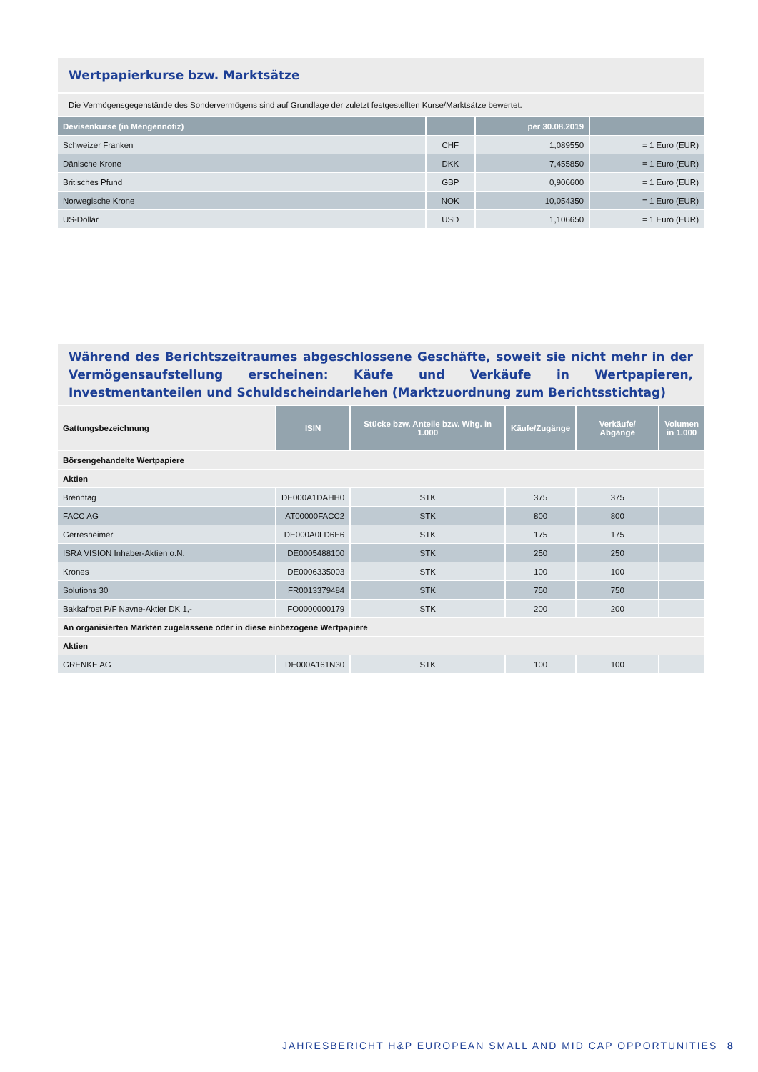Wertpapierkurse bzw. Marktsätze
Die Vermögensgegenstände des Sondervermögens sind auf Grundlage der zuletzt festgestellten Kurse/Marktsätze bewertet.
| Devisenkurse (in Mengennotiz) | | per 30.08.2019 | |
| --- | --- | --- | --- |
| Schweizer Franken | CHF | 1,089550 | = 1 Euro (EUR) |
| Dänische Krone | DKK | 7,455850 | = 1 Euro (EUR) |
| Britisches Pfund | GBP | 0,906600 | = 1 Euro (EUR) |
| Norwegische Krone | NOK | 10,054350 | = 1 Euro (EUR) |
| US-Dollar | USD | 1,106650 | = 1 Euro (EUR) |
Während des Berichtszeitraumes abgeschlossene Geschäfte, soweit sie nicht mehr in der Vermögensaufstellung erscheinen: Käufe und Verkäufe in Wertpapieren, Investmentanteilen und Schuldscheindarlehen (Marktzuordnung zum Berichtsstichtag)
| Gattungsbezeichnung | ISIN | Stücke bzw. Anteile bzw. Whg. in 1.000 | Käufe/Zugänge | Verkäufe/ Abgänge | Volumen in 1.000 |
| --- | --- | --- | --- | --- | --- |
| Börsengehandelte Wertpapiere | | | | | |
| Aktien | | | | | |
| Brenntag | DE000A1DAHH0 | STK | 375 | 375 | |
| FACC AG | AT00000FACC2 | STK | 800 | 800 | |
| Gerresheimer | DE000A0LD6E6 | STK | 175 | 175 | |
| ISRA VISION Inhaber-Aktien o.N. | DE0005488100 | STK | 250 | 250 | |
| Krones | DE0006335003 | STK | 100 | 100 | |
| Solutions 30 | FR0013379484 | STK | 750 | 750 | |
| Bakkafrost P/F Navne-Aktier DK 1,- | FO0000000179 | STK | 200 | 200 | |
| An organisierten Märkten zugelassene oder in diese einbezogene Wertpapiere | | | | | |
| Aktien | | | | | |
| GRENKE AG | DE000A161N30 | STK | 100 | 100 | |
JAHRESBERICHT H&P EUROPEAN SMALL AND MID CAP OPPORTUNITIES
8